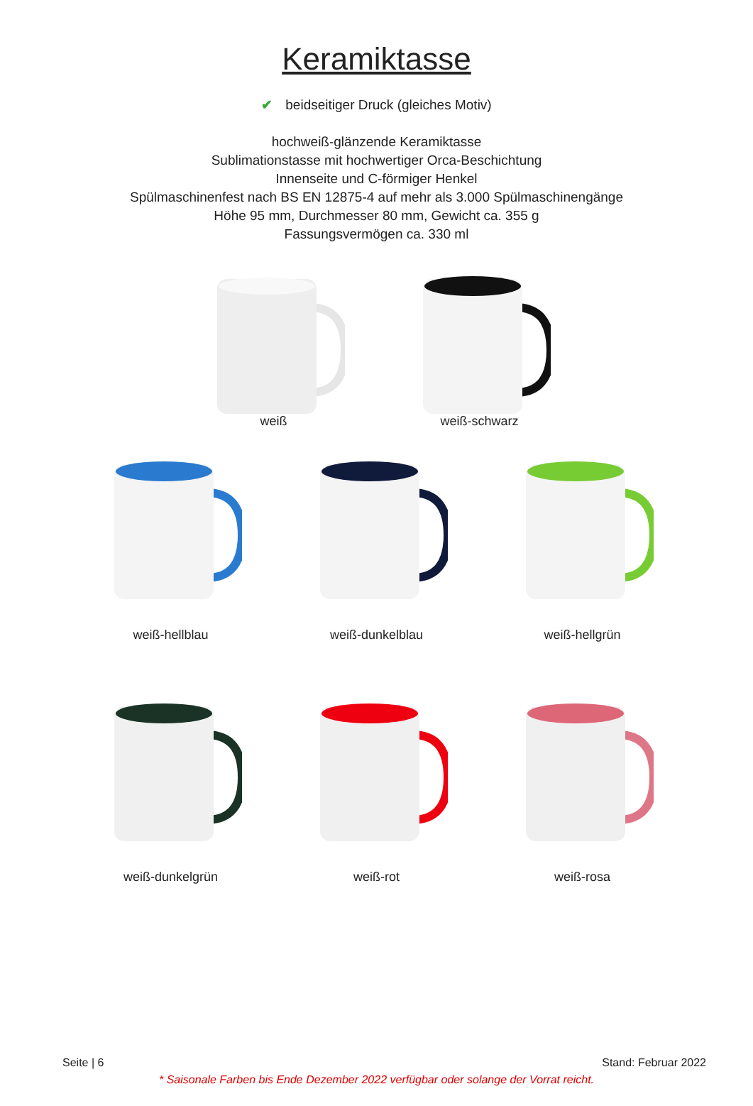Keramiktasse
✔ beidseitiger Druck (gleiches Motiv)
hochweiß-glänzende Keramiktasse
Sublimationstasse mit hochwertiger Orca-Beschichtung
Innenseite und C-förmiger Henkel
Spülmaschinenfest nach BS EN 12875-4 auf mehr als 3.000 Spülmaschinengänge
Höhe 95 mm, Durchmesser 80 mm, Gewicht ca. 355 g
Fassungsvermögen ca. 330 ml
weiß weiß-schwarz
weiß-hellblau weiß-dunkelblau weiß-hellgrün
weiß-dunkelgrün weiß-rot weiß-rosa
Seite | 6 Stand: Februar 2022
* Saisonale Farben bis Ende Dezember 2022 verfügbar oder solange der Vorrat reicht.